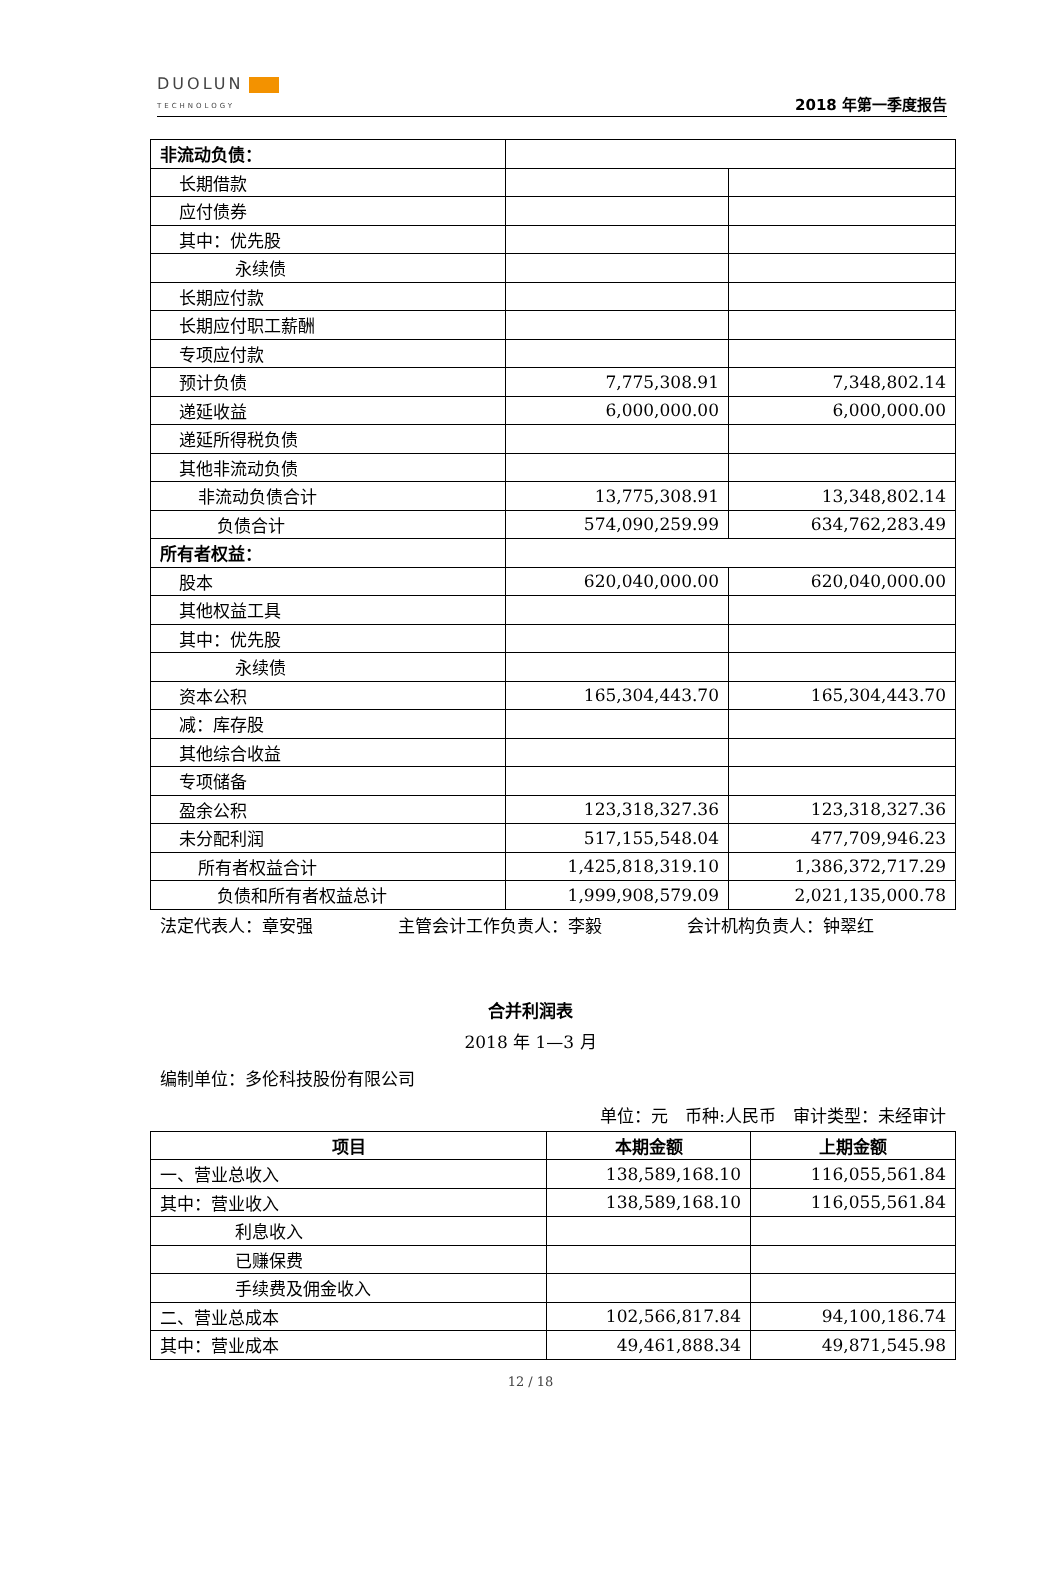DUOLUN
TECHNOLOGY
2018 年第一季度报告
| 非流动负债： | | |
| 长期借款 | | |
| 应付债券 | | |
| 其中：优先股 | | |
| 永续债 | | |
| 长期应付款 | | |
| 长期应付职工薪酬 | | |
| 专项应付款 | | |
| 预计负债 | 7,775,308.91 | 7,348,802.14 |
| 递延收益 | 6,000,000.00 | 6,000,000.00 |
| 递延所得税负债 | | |
| 其他非流动负债 | | |
| 非流动负债合计 | 13,775,308.91 | 13,348,802.14 |
| 负债合计 | 574,090,259.99 | 634,762,283.49 |
| 所有者权益： | | |
| 股本 | 620,040,000.00 | 620,040,000.00 |
| 其他权益工具 | | |
| 其中：优先股 | | |
| 永续债 | | |
| 资本公积 | 165,304,443.70 | 165,304,443.70 |
| 减：库存股 | | |
| 其他综合收益 | | |
| 专项储备 | | |
| 盈余公积 | 123,318,327.36 | 123,318,327.36 |
| 未分配利润 | 517,155,548.04 | 477,709,946.23 |
| 所有者权益合计 | 1,425,818,319.10 | 1,386,372,717.29 |
| 负债和所有者权益总计 | 1,999,908,579.09 | 2,021,135,000.78 |
法定代表人：章安强　　　　　主管会计工作负责人：李毅　　　　　会计机构负责人：钟翠红
合并利润表
2018 年 1—3 月
编制单位：多伦科技股份有限公司
单位：元　币种:人民币　审计类型：未经审计
| 项目 | 本期金额 | 上期金额 |
| --- | --- | --- |
| 一、营业总收入 | 138,589,168.10 | 116,055,561.84 |
| 其中：营业收入 | 138,589,168.10 | 116,055,561.84 |
| 利息收入 | | |
| 已赚保费 | | |
| 手续费及佣金收入 | | |
| 二、营业总成本 | 102,566,817.84 | 94,100,186.74 |
| 其中：营业成本 | 49,461,888.34 | 49,871,545.98 |
12 / 18